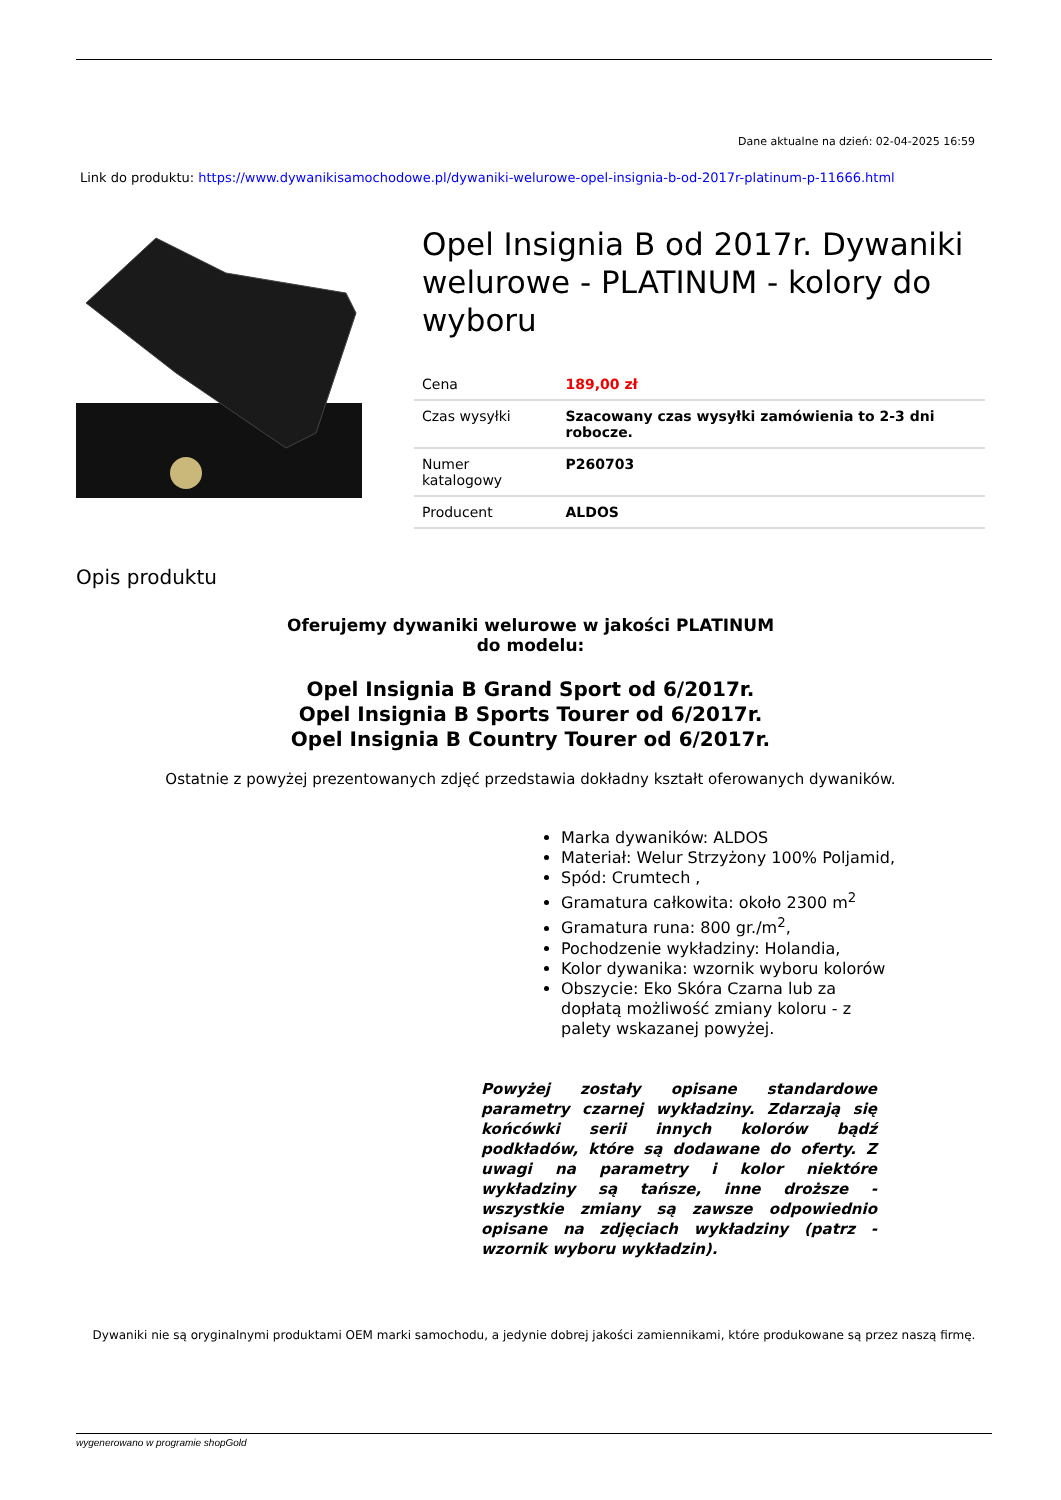Dane aktualne na dzień: 02-04-2025 16:59
Link do produktu: https://www.dywanikisamochodowe.pl/dywaniki-welurowe-opel-insignia-b-od-2017r-platinum-p-11666.html
Opel Insignia B od 2017r. Dywaniki welurowe - PLATINUM - kolory do wyboru
| Cena | 189,00 zł |
| Czas wysyłki | Szacowany czas wysyłki zamówienia to 2-3 dni robocze. |
| Numer katalogowy | P260703 |
| Producent | ALDOS |
Opis produktu
Oferujemy dywaniki welurowe w jakości PLATINUM
do modelu:
Opel Insignia B Grand Sport od 6/2017r.
Opel Insignia B Sports Tourer od 6/2017r.
Opel Insignia B Country Tourer od 6/2017r.
Ostatnie z powyżej prezentowanych zdjęć przedstawia dokładny kształt oferowanych dywaników.
Marka dywaników: ALDOS
Materiał: Welur Strzyżony 100% Poljamid,
Spód: Crumtech ,
Gramatura całkowita: około 2300 m<sup>2</sup>
Gramatura runa: 800 gr./m<sup>2</sup>,
Pochodzenie wykładziny: Holandia,
Kolor dywanika: wzornik wyboru kolorów
Obszycie: Eko Skóra Czarna lub za dopłatą możliwość zmiany koloru - z palety wskazanej powyżej.
Powyżej zostały opisane standardowe parametry czarnej wykładziny. Zdarzają się końcówki serii innych kolorów bądź podkładów, które są dodawane do oferty. Z uwagi na parametry i kolor niektóre wykładziny są tańsze, inne droższe - wszystkie zmiany są zawsze odpowiednio opisane na zdjęciach wykładziny (patrz - wzornik wyboru wykładzin).
Dywaniki nie są oryginalnymi produktami OEM marki samochodu, a jedynie dobrej jakości zamiennikami, które produkowane są przez naszą firmę.
wygenerowano w programie shopGold